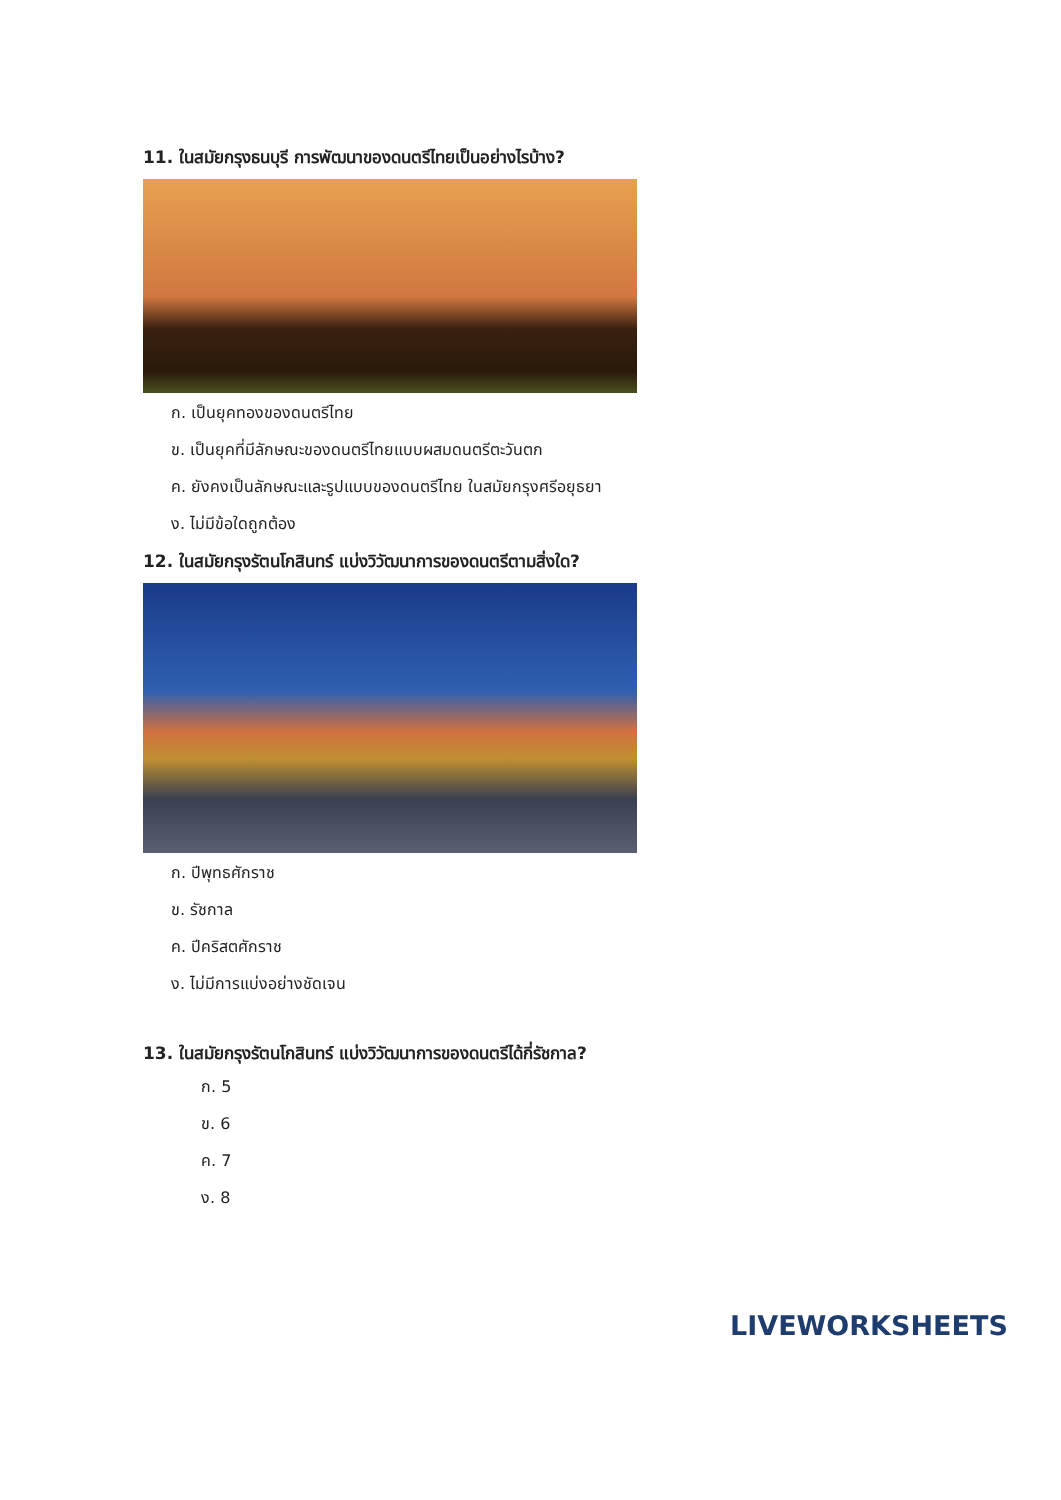11. ในสมัยกรุงธนบุรี การพัฒนาของดนตรีไทยเป็นอย่างไรบ้าง?
ก. เป็นยุคทองของดนตรีไทย
ข. เป็นยุคที่มีลักษณะของดนตรีไทยแบบผสมดนตรีตะวันตก
ค. ยังคงเป็นลักษณะและรูปแบบของดนตรีไทย ในสมัยกรุงศรีอยุธยา
ง. ไม่มีข้อใดถูกต้อง
12. ในสมัยกรุงรัตนโกสินทร์ แบ่งวิวัฒนาการของดนตรีตามสิ่งใด?
ก. ปีพุทธศักราช
ข. รัชกาล
ค. ปีคริสตศักราช
ง. ไม่มีการแบ่งอย่างชัดเจน
13. ในสมัยกรุงรัตนโกสินทร์ แบ่งวิวัฒนาการของดนตรีได้กี่รัชกาล?
ก. 5
ข. 6
ค. 7
ง. 8
LIVEWORKSHEETS